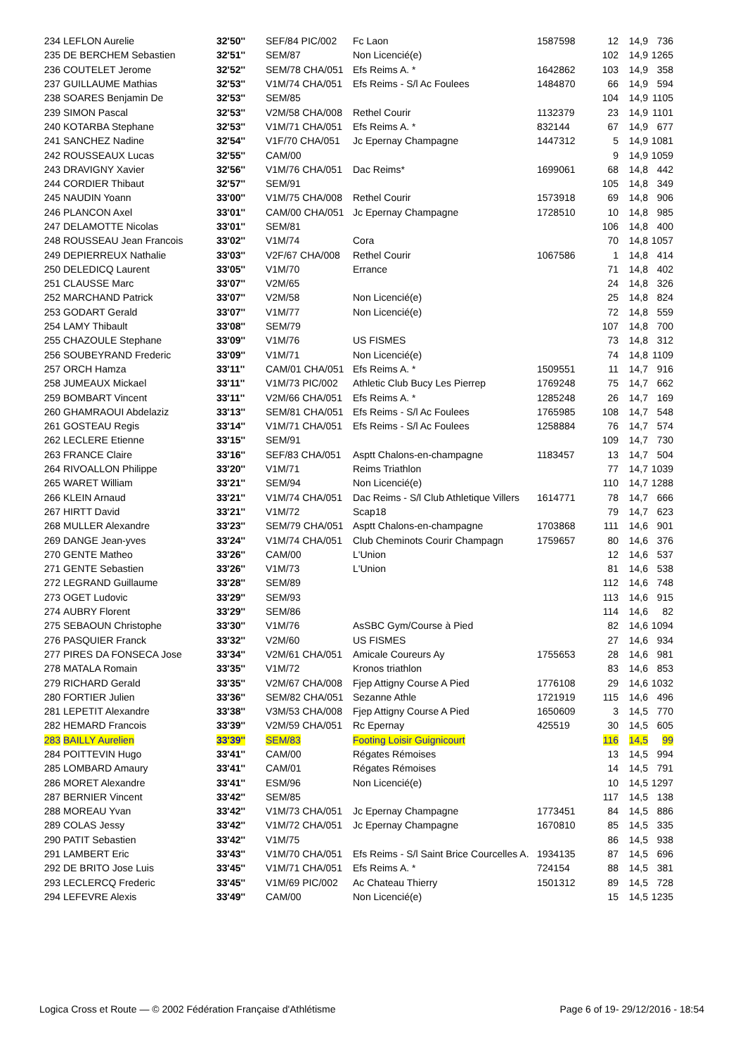| 234 | LEFLON Aurelie | 32'50'' | SEF/84 PIC/002 | Fc Laon | 1587598 | 12 | 14,9 | 736 |
| 235 | DE BERCHEM Sebastien | 32'51'' | SEM/87 | Non Licencié(e) | | 102 | 14,9 | 1265 |
| 236 | COUTELET Jerome | 32'52'' | SEM/78 CHA/051 | Efs Reims A. * | 1642862 | 103 | 14,9 | 358 |
| 237 | GUILLAUME Mathias | 32'53'' | V1M/74 CHA/051 | Efs Reims - S/l Ac Foulees | 1484870 | 66 | 14,9 | 594 |
| 238 | SOARES Benjamin De | 32'53'' | SEM/85 | | | 104 | 14,9 | 1105 |
| 239 | SIMON Pascal | 32'53'' | V2M/58 CHA/008 | Rethel Courir | 1132379 | 23 | 14,9 | 1101 |
| 240 | KOTARBA Stephane | 32'53'' | V1M/71 CHA/051 | Efs Reims A. * | 832144 | 67 | 14,9 | 677 |
| 241 | SANCHEZ Nadine | 32'54'' | V1F/70 CHA/051 | Jc Epernay Champagne | 1447312 | 5 | 14,9 | 1081 |
| 242 | ROUSSEAUX Lucas | 32'55'' | CAM/00 | | | 9 | 14,9 | 1059 |
| 243 | DRAVIGNY Xavier | 32'56'' | V1M/76 CHA/051 | Dac Reims* | 1699061 | 68 | 14,8 | 442 |
| 244 | CORDIER Thibaut | 32'57'' | SEM/91 | | | 105 | 14,8 | 349 |
| 245 | NAUDIN Yoann | 33'00'' | V1M/75 CHA/008 | Rethel Courir | 1573918 | 69 | 14,8 | 906 |
| 246 | PLANCON Axel | 33'01'' | CAM/00 CHA/051 | Jc Epernay Champagne | 1728510 | 10 | 14,8 | 985 |
| 247 | DELAMOTTE Nicolas | 33'01'' | SEM/81 | | | 106 | 14,8 | 400 |
| 248 | ROUSSEAU Jean Francois | 33'02'' | V1M/74 | Cora | | 70 | 14,8 | 1057 |
| 249 | DEPIERREUX Nathalie | 33'03'' | V2F/67 CHA/008 | Rethel Courir | 1067586 | 1 | 14,8 | 414 |
| 250 | DELEDICQ Laurent | 33'05'' | V1M/70 | Errance | | 71 | 14,8 | 402 |
| 251 | CLAUSSE Marc | 33'07'' | V2M/65 | | | 24 | 14,8 | 326 |
| 252 | MARCHAND Patrick | 33'07'' | V2M/58 | Non Licencié(e) | | 25 | 14,8 | 824 |
| 253 | GODART Gerald | 33'07'' | V1M/77 | Non Licencié(e) | | 72 | 14,8 | 559 |
| 254 | LAMY Thibault | 33'08'' | SEM/79 | | | 107 | 14,8 | 700 |
| 255 | CHAZOULE Stephane | 33'09'' | V1M/76 | US FISMES | | 73 | 14,8 | 312 |
| 256 | SOUBEYRAND Frederic | 33'09'' | V1M/71 | Non Licencié(e) | | 74 | 14,8 | 1109 |
| 257 | ORCH Hamza | 33'11'' | CAM/01 CHA/051 | Efs Reims A. * | 1509551 | 11 | 14,7 | 916 |
| 258 | JUMEAUX Mickael | 33'11'' | V1M/73 PIC/002 | Athletic Club Bucy Les Pierrep | 1769248 | 75 | 14,7 | 662 |
| 259 | BOMBART Vincent | 33'11'' | V2M/66 CHA/051 | Efs Reims A. * | 1285248 | 26 | 14,7 | 169 |
| 260 | GHAMRAOUI Abdelaziz | 33'13'' | SEM/81 CHA/051 | Efs Reims - S/l Ac Foulees | 1765985 | 108 | 14,7 | 548 |
| 261 | GOSTEAU Regis | 33'14'' | V1M/71 CHA/051 | Efs Reims - S/l Ac Foulees | 1258884 | 76 | 14,7 | 574 |
| 262 | LECLERE Etienne | 33'15'' | SEM/91 | | | 109 | 14,7 | 730 |
| 263 | FRANCE Claire | 33'16'' | SEF/83 CHA/051 | Asptt Chalons-en-champagne | 1183457 | 13 | 14,7 | 504 |
| 264 | RIVOALLON Philippe | 33'20'' | V1M/71 | Reims Triathlon | | 77 | 14,7 | 1039 |
| 265 | WARET William | 33'21'' | SEM/94 | Non Licencié(e) | | 110 | 14,7 | 1288 |
| 266 | KLEIN Arnaud | 33'21'' | V1M/74 CHA/051 | Dac Reims - S/l Club Athletique Villers | 1614771 | 78 | 14,7 | 666 |
| 267 | HIRTT David | 33'21'' | V1M/72 | Scap18 | | 79 | 14,7 | 623 |
| 268 | MULLER Alexandre | 33'23'' | SEM/79 CHA/051 | Asptt Chalons-en-champagne | 1703868 | 111 | 14,6 | 901 |
| 269 | DANGE Jean-yves | 33'24'' | V1M/74 CHA/051 | Club Cheminots Courir Champagn | 1759657 | 80 | 14,6 | 376 |
| 270 | GENTE Matheo | 33'26'' | CAM/00 | L'Union | | 12 | 14,6 | 537 |
| 271 | GENTE Sebastien | 33'26'' | V1M/73 | L'Union | | 81 | 14,6 | 538 |
| 272 | LEGRAND Guillaume | 33'28'' | SEM/89 | | | 112 | 14,6 | 748 |
| 273 | OGET Ludovic | 33'29'' | SEM/93 | | | 113 | 14,6 | 915 |
| 274 | AUBRY Florent | 33'29'' | SEM/86 | | | 114 | 14,6 | 82 |
| 275 | SEBAOUN Christophe | 33'30'' | V1M/76 | AsSBC Gym/Course à Pied | | 82 | 14,6 | 1094 |
| 276 | PASQUIER Franck | 33'32'' | V2M/60 | US FISMES | | 27 | 14,6 | 934 |
| 277 | PIRES DA FONSECA Jose | 33'34'' | V2M/61 CHA/051 | Amicale Coureurs Ay | 1755653 | 28 | 14,6 | 981 |
| 278 | MATALA Romain | 33'35'' | V1M/72 | Kronos triathlon | | 83 | 14,6 | 853 |
| 279 | RICHARD Gerald | 33'35'' | V2M/67 CHA/008 | Fjep Attigny Course A Pied | 1776108 | 29 | 14,6 | 1032 |
| 280 | FORTIER Julien | 33'36'' | SEM/82 CHA/051 | Sezanne Athle | 1721919 | 115 | 14,6 | 496 |
| 281 | LEPETIT Alexandre | 33'38'' | V3M/53 CHA/008 | Fjep Attigny Course A Pied | 1650609 | 3 | 14,5 | 770 |
| 282 | HEMARD Francois | 33'39'' | V2M/59 CHA/051 | Rc Epernay | 425519 | 30 | 14,5 | 605 |
| 283 | BAILLY Aurelien | 33'39'' | SEM/83 | Footing Loisir Guignicourt | | 116 | 14,5 | 99 |
| 284 | POITTEVIN Hugo | 33'41'' | CAM/00 | Régates Rémoises | | 13 | 14,5 | 994 |
| 285 | LOMBARD Amaury | 33'41'' | CAM/01 | Régates Rémoises | | 14 | 14,5 | 791 |
| 286 | MORET Alexandre | 33'41'' | ESM/96 | Non Licencié(e) | | 10 | 14,5 | 1297 |
| 287 | BERNIER Vincent | 33'42'' | SEM/85 | | | 117 | 14,5 | 138 |
| 288 | MOREAU Yvan | 33'42'' | V1M/73 CHA/051 | Jc Epernay Champagne | 1773451 | 84 | 14,5 | 886 |
| 289 | COLAS Jessy | 33'42'' | V1M/72 CHA/051 | Jc Epernay Champagne | 1670810 | 85 | 14,5 | 335 |
| 290 | PATIT Sebastien | 33'42'' | V1M/75 | | | 86 | 14,5 | 938 |
| 291 | LAMBERT Eric | 33'43'' | V1M/70 CHA/051 | Efs Reims - S/l Saint Brice Courcelles A. | 1934135 | 87 | 14,5 | 696 |
| 292 | DE BRITO Jose Luis | 33'45'' | V1M/71 CHA/051 | Efs Reims A. * | 724154 | 88 | 14,5 | 381 |
| 293 | LECLERCQ Frederic | 33'45'' | V1M/69 PIC/002 | Ac Chateau Thierry | 1501312 | 89 | 14,5 | 728 |
| 294 | LEFEVRE Alexis | 33'49'' | CAM/00 | Non Licencié(e) | | 15 | 14,5 | 1235 |
Logica Cross et Route — © 2002 Fédération Française d'Athlétisme Page 6 of 19- 29/12/2016 - 18:54